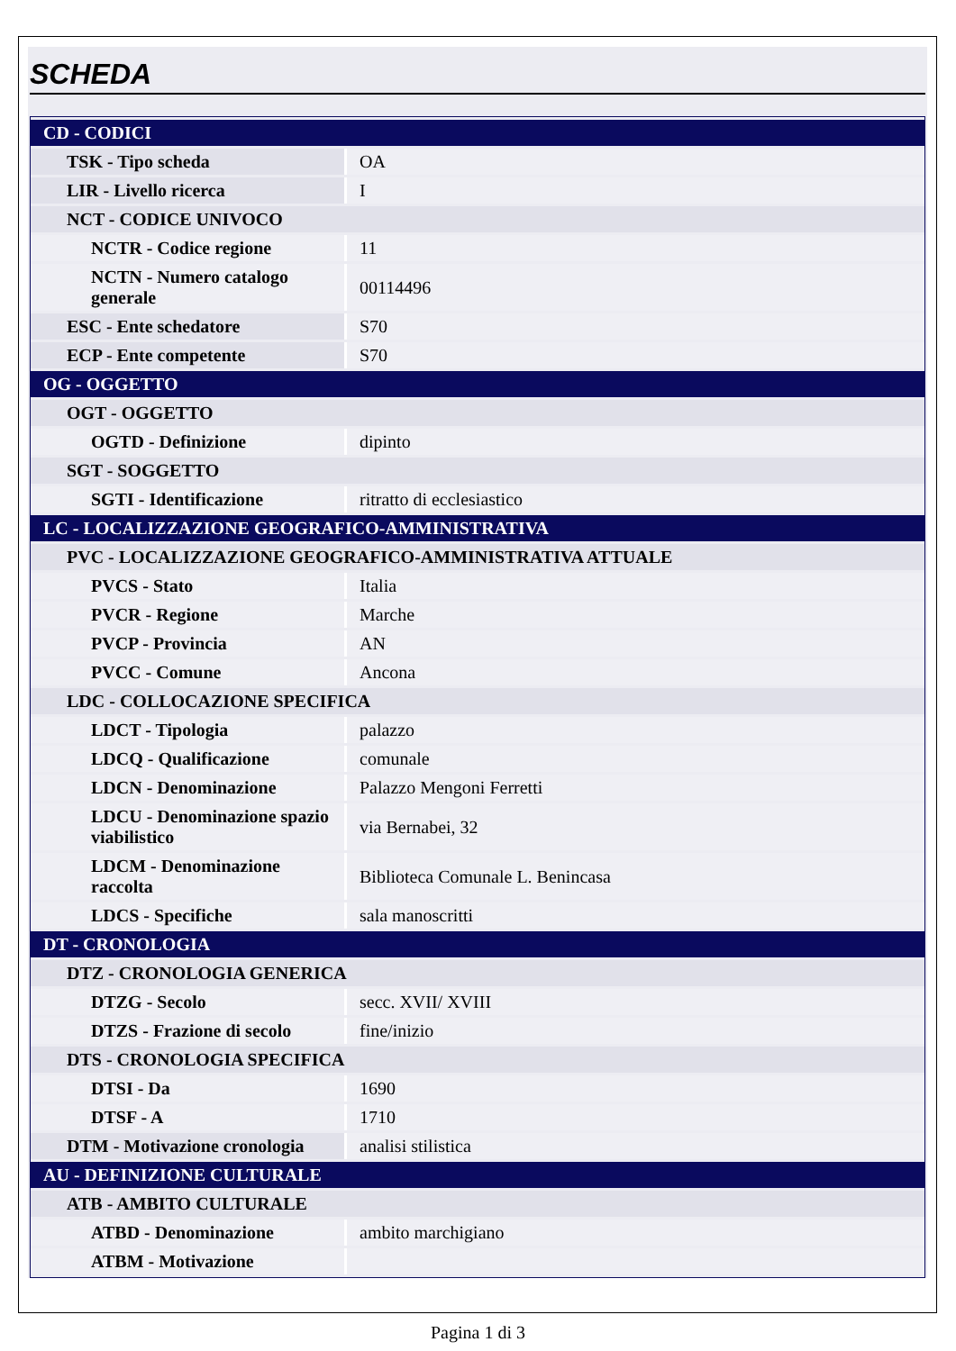SCHEDA
| CD - CODICI | |
| TSK - Tipo scheda | OA |
| LIR - Livello ricerca | I |
| NCT - CODICE UNIVOCO | |
| NCTR - Codice regione | 11 |
| NCTN - Numero catalogo generale | 00114496 |
| ESC - Ente schedatore | S70 |
| ECP - Ente competente | S70 |
| OG - OGGETTO | |
| OGT - OGGETTO | |
| OGTD - Definizione | dipinto |
| SGT - SOGGETTO | |
| SGTI - Identificazione | ritratto di ecclesiastico |
| LC - LOCALIZZAZIONE GEOGRAFICO-AMMINISTRATIVA | |
| PVC - LOCALIZZAZIONE GEOGRAFICO-AMMINISTRATIVA ATTUALE | |
| PVCS - Stato | Italia |
| PVCR - Regione | Marche |
| PVCP - Provincia | AN |
| PVCC - Comune | Ancona |
| LDC - COLLOCAZIONE SPECIFICA | |
| LDCT - Tipologia | palazzo |
| LDCQ - Qualificazione | comunale |
| LDCN - Denominazione | Palazzo Mengoni Ferretti |
| LDCU - Denominazione spazio viabilistico | via Bernabei, 32 |
| LDCM - Denominazione raccolta | Biblioteca Comunale L. Benincasa |
| LDCS - Specifiche | sala manoscritti |
| DT - CRONOLOGIA | |
| DTZ - CRONOLOGIA GENERICA | |
| DTZG - Secolo | secc. XVII/ XVIII |
| DTZS - Frazione di secolo | fine/inizio |
| DTS - CRONOLOGIA SPECIFICA | |
| DTSI - Da | 1690 |
| DTSF - A | 1710 |
| DTM - Motivazione cronologia | analisi stilistica |
| AU - DEFINIZIONE CULTURALE | |
| ATB - AMBITO CULTURALE | |
| ATBD - Denominazione | ambito marchigiano |
| ATBM - Motivazione | |
Pagina 1 di 3